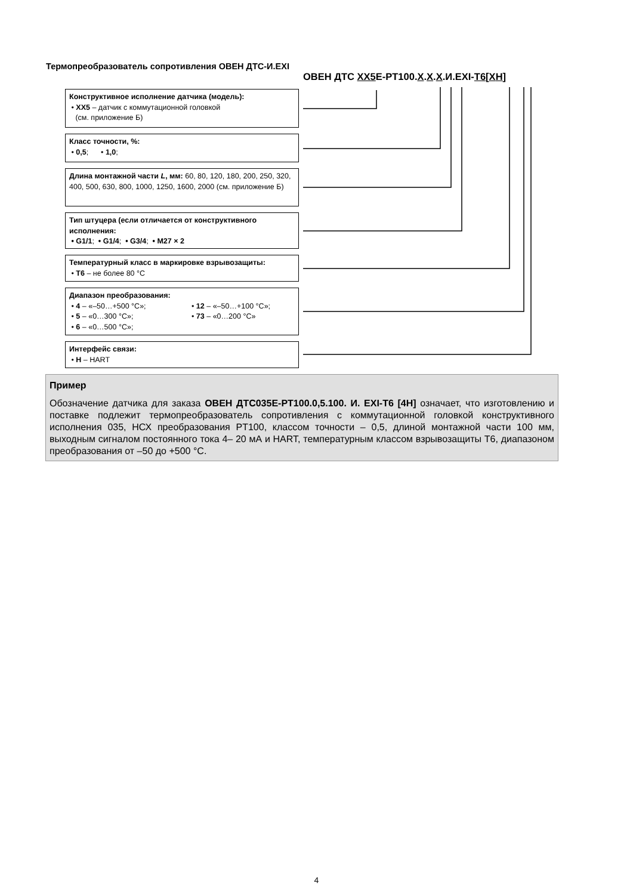Термопреобразователь сопротивления ОВЕН ДТС-И.EXI
ОВЕН ДТС XX5 E-PT100.X.X.X.И.EXI-T6[XH]
Конструктивное исполнение датчика (модель):
• XX5 – датчик с коммутационной головкой
(см. приложение Б)
Класс точности, %:
• 0,5; • 1,0;
Длина монтажной части L, мм: 60, 80, 120, 180, 200, 250, 320, 400, 500, 630, 800, 1000, 1250, 1600, 2000 (см. приложение Б)
Тип штуцера (если отличается от конструктивного исполнения:
• G1/1; • G1/4; • G3/4; • M27 × 2
Температурный класс в маркировке взрывозащиты:
• T6 – не более 80 °C
Диапазон преобразования:
• 4 – «–50…+500 °C»; • 12 – «–50…+100 °C»; • 5 – «0…300 °C»; • 73 – «0…200 °C» • 6 – «0…500 °C»;
Интерфейс связи:
• H – HART
Пример
Обозначение датчика для заказа ОВЕН ДТС035Е-PT100.0,5.100. И. EXI-T6 [4H] означает, что изготовлению и поставке подлежит термопреобразователь сопротивления с коммутационной головкой конструктивного исполнения 035, НСХ преобразования PT100, классом точности – 0,5, длиной монтажной части 100 мм, выходным сигналом постоянного тока 4– 20 мА и HART, температурным классом взрывозащиты Т6, диапазоном преобразования от –50 до +500 °С.
4